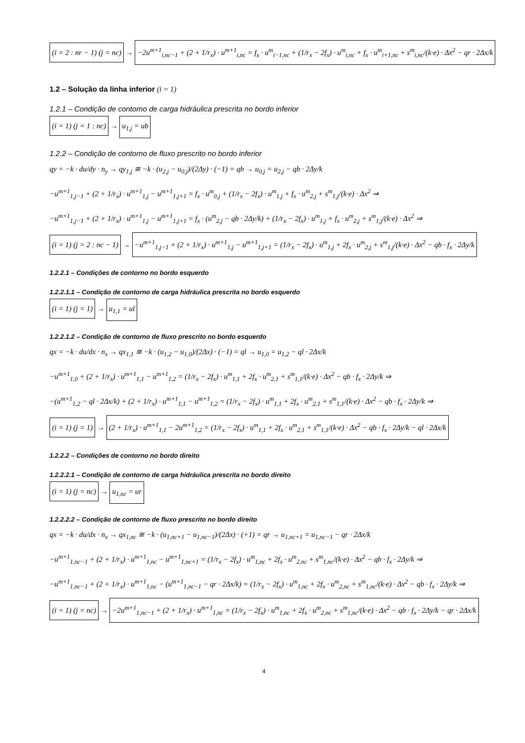(i = 2 : nr − 1) (j = nc) → −2u<sup>m+1</sup><sub>i,nc−1</sub> + (2 + 1/r<sub>x</sub>) · u<sup>m+1</sup><sub>i,nc</sub> = f<sub>x</sub> · u<sup>m</sup><sub>i−1,nc</sub> + (1/r<sub>x</sub> − 2f<sub>x</sub>) · u<sup>m</sup><sub>i,nc</sub> + f<sub>x</sub> · u<sup>m</sup><sub>i+1,nc</sub> + s<sup>m</sup><sub>i,nc</sub>/(k·e) · Δx<sup>2</sup> − qr · 2Δx/k
1.2 – Solução da linha inferior (i = 1)
1.2.1 – Condição de contorno de carga hidráulica prescrita no bordo inferior
(i = 1) (j = 1 : nc) → u<sub>1,j</sub> = ub
1.2.2 – Condição de contorno de fluxo prescrito no bordo inferior
qy = −k · du/dy · n<sub>y</sub> → qy<sub>1,j</sub> ≅ −k · (u<sub>2,j</sub> − u<sub>0,j</sub>)/(2Δy) · (−1) = qb → u<sub>0,j</sub> = u<sub>2,j</sub> − qb · 2Δy/k
−u<sup>m+1</sup><sub>1,j−1</sub> + (2 + 1/r<sub>x</sub>) · u<sup>m+1</sup><sub>1,j</sub> − u<sup>m+1</sup><sub>1,j+1</sub> = f<sub>x</sub> · u<sup>m</sup><sub>0,j</sub> + (1/r<sub>x</sub> − 2f<sub>x</sub>) · u<sup>m</sup><sub>1,j</sub> + f<sub>x</sub> · u<sup>m</sup><sub>2,j</sub> + s<sup>m</sup><sub>1,j</sub>/(k·e) · Δx<sup>2</sup> ⇒
−u<sup>m+1</sup><sub>1,j−1</sub> + (2 + 1/r<sub>x</sub>) · u<sup>m+1</sup><sub>1,j</sub> − u<sup>m+1</sup><sub>1,j+1</sub> = f<sub>x</sub> · (u<sup>m</sup><sub>2,j</sub> − qb · 2Δy/k) + (1/r<sub>x</sub> − 2f<sub>x</sub>) · u<sup>m</sup><sub>1,j</sub> + f<sub>x</sub> · u<sup>m</sup><sub>2,j</sub> + s<sup>m</sup><sub>1,j</sub>/(k·e) · Δx<sup>2</sup> ⇒
(i = 1) (j = 2 : nc − 1) → −u<sup>m+1</sup><sub>1,j−1</sub> + (2 + 1/r<sub>x</sub>) · u<sup>m+1</sup><sub>1,j</sub> − u<sup>m+1</sup><sub>1,j+1</sub> = (1/r<sub>x</sub> − 2f<sub>x</sub>) · u<sup>m</sup><sub>1,j</sub> + 2f<sub>x</sub> · u<sup>m</sup><sub>2,j</sub> + s<sup>m</sup><sub>1,j</sub>/(k·e) · Δx<sup>2</sup> − qb · f<sub>x</sub> · 2Δy/k
1.2.2.1 – Condições de contorno no bordo esquerdo
1.2.2.1.1 – Condição de contorno de carga hidráulica prescrita no bordo esquerdo
(i = 1) (j = 1) → u<sub>1,1</sub> = ul
1.2.2.1.2 – Condição de contorno de fluxo prescrito no bordo esquerdo
qx = −k · du/dx · n<sub>x</sub> → qx<sub>1,1</sub> ≅ −k · (u<sub>1,2</sub> − u<sub>1,0</sub>)/(2Δx) · (−1) = ql → u<sub>1,0</sub> = u<sub>1,2</sub> − ql · 2Δx/k
−u<sup>m+1</sup><sub>1,0</sub> + (2 + 1/r<sub>x</sub>) · u<sup>m+1</sup><sub>1,1</sub> − u<sup>m+1</sup><sub>1,2</sub> = (1/r<sub>x</sub> − 2f<sub>x</sub>) · u<sup>m</sup><sub>1,1</sub> + 2f<sub>x</sub> · u<sup>m</sup><sub>2,1</sub> + s<sup>m</sup><sub>1,1</sub>/(k·e) · Δx<sup>2</sup> − qb · f<sub>x</sub> · 2Δy/k ⇒
−(u<sup>m+1</sup><sub>1,2</sub> − ql · 2Δx/k) + (2 + 1/r<sub>x</sub>) · u<sup>m+1</sup><sub>1,1</sub> − u<sup>m+1</sup><sub>1,2</sub> = (1/r<sub>x</sub> − 2f<sub>x</sub>) · u<sup>m</sup><sub>1,1</sub> + 2f<sub>x</sub> · u<sup>m</sup><sub>2,1</sub> + s<sup>m</sup><sub>1,1</sub>/(k·e) · Δx<sup>2</sup> − qb · f<sub>x</sub> · 2Δy/k ⇒
(i = 1) (j = 1) → (2 + 1/r<sub>x</sub>) · u<sup>m+1</sup><sub>1,1</sub> − 2u<sup>m+1</sup><sub>1,2</sub> = (1/r<sub>x</sub> − 2f<sub>x</sub>) · u<sup>m</sup><sub>1,1</sub> + 2f<sub>x</sub> · u<sup>m</sup><sub>2,1</sub> + s<sup>m</sup><sub>1,1</sub>/(k·e) · Δx<sup>2</sup> − qb · f<sub>x</sub> · 2Δy/k − ql · 2Δx/k
1.2.2.2 – Condições de contorno no bordo direito
1.2.2.2.1 – Condição de contorno de carga hidráulica prescrita no bordo direito
(i = 1) (j = nc) → u<sub>1,nc</sub> = ur
1.2.2.2.2 – Condição de contorno de fluxo prescrito no bordo direito
qx = −k · du/dx · n<sub>x</sub> → qx<sub>1,nc</sub> ≅ −k · (u<sub>1,nc+1</sub> − u<sub>1,nc−1</sub>)/(2Δx) · (+1) = qr → u<sub>1,nc+1</sub> = u<sub>1,nc−1</sub> − qr · 2Δx/k
−u<sup>m+1</sup><sub>1,nc−1</sub> + (2 + 1/r<sub>x</sub>) · u<sup>m+1</sup><sub>1,nc</sub> − u<sup>m+1</sup><sub>1,nc+1</sub> = (1/r<sub>x</sub> − 2f<sub>x</sub>) · u<sup>m</sup><sub>1,nc</sub> + 2f<sub>x</sub> · u<sup>m</sup><sub>2,nc</sub> + s<sup>m</sup><sub>1,nc</sub>/(k·e) · Δx<sup>2</sup> − qb · f<sub>x</sub> · 2Δy/k ⇒
−u<sup>m+1</sup><sub>1,nc−1</sub> + (2 + 1/r<sub>x</sub>) · u<sup>m+1</sup><sub>1,nc</sub> − (u<sup>m+1</sup><sub>1,nc−1</sub> − qr · 2Δx/k) = (1/r<sub>x</sub> − 2f<sub>x</sub>) · u<sup>m</sup><sub>1,nc</sub> + 2f<sub>x</sub> · u<sup>m</sup><sub>2,nc</sub> + s<sup>m</sup><sub>1,nc</sub>/(k·e) · Δx<sup>2</sup> − qb · f<sub>x</sub> · 2Δy/k ⇒
(i = 1) (j = nc) → −2u<sup>m+1</sup><sub>1,nc−1</sub> + (2 + 1/r<sub>x</sub>) · u<sup>m+1</sup><sub>1,nc</sub> = (1/r<sub>x</sub> − 2f<sub>x</sub>) · u<sup>m</sup><sub>1,nc</sub> + 2f<sub>x</sub> · u<sup>m</sup><sub>2,nc</sub> + s<sup>m</sup><sub>1,nc</sub>/(k·e) · Δx<sup>2</sup> − qb · f<sub>x</sub> · 2Δy/k − qr · 2Δx/k
4